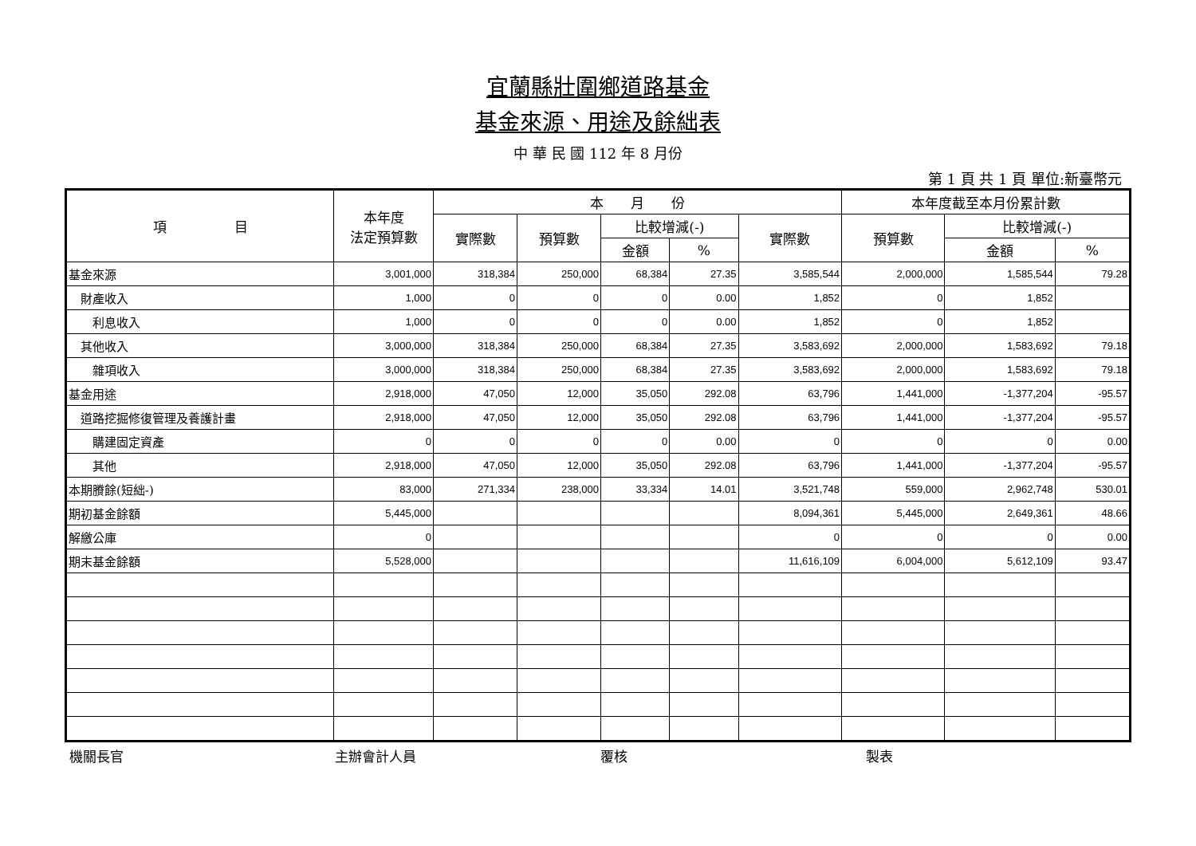宜蘭縣壯圍鄉道路基金
基金來源、用途及餘絀表
中 華 民 國 112 年 8 月份
第 1 頁 共 1 頁 單位:新臺幣元
| 項 目 | 本年度 法定預算數 | 本 月 份 | | | | | 本年度截至本月份累計數 | | |
| --- | --- | --- | --- | --- | --- | --- | --- | --- | --- |
| | | 實際數 | 預算數 | 比較增減(-) | | 實際數 | 預算數 | 比較增減(-) | |
| | | | | 金額 | % | | | 金額 | % |
| 基金來源 | 3,001,000 | 318,384 | 250,000 | 68,384 | 27.35 | 3,585,544 | 2,000,000 | 1,585,544 | 79.28 |
| 財產收入 | 1,000 | 0 | 0 | 0 | 0.00 | 1,852 | 0 | 1,852 | |
| 利息收入 | 1,000 | 0 | 0 | 0 | 0.00 | 1,852 | 0 | 1,852 | |
| 其他收入 | 3,000,000 | 318,384 | 250,000 | 68,384 | 27.35 | 3,583,692 | 2,000,000 | 1,583,692 | 79.18 |
| 雜項收入 | 3,000,000 | 318,384 | 250,000 | 68,384 | 27.35 | 3,583,692 | 2,000,000 | 1,583,692 | 79.18 |
| 基金用途 | 2,918,000 | 47,050 | 12,000 | 35,050 | 292.08 | 63,796 | 1,441,000 | -1,377,204 | -95.57 |
| 道路挖掘修復管理及養護計畫 | 2,918,000 | 47,050 | 12,000 | 35,050 | 292.08 | 63,796 | 1,441,000 | -1,377,204 | -95.57 |
| 購建固定資產 | 0 | 0 | 0 | 0 | 0.00 | 0 | 0 | 0 | 0.00 |
| 其他 | 2,918,000 | 47,050 | 12,000 | 35,050 | 292.08 | 63,796 | 1,441,000 | -1,377,204 | -95.57 |
| 本期賸餘(短絀-) | 83,000 | 271,334 | 238,000 | 33,334 | 14.01 | 3,521,748 | 559,000 | 2,962,748 | 530.01 |
| 期初基金餘額 | 5,445,000 | | | | | 8,094,361 | 5,445,000 | 2,649,361 | 48.66 |
| 解繳公庫 | 0 | | | | | 0 | 0 | 0 | 0.00 |
| 期末基金餘額 | 5,528,000 | | | | | 11,616,109 | 6,004,000 | 5,612,109 | 93.47 |
機關長官 主辦會計人員 覆核 製表